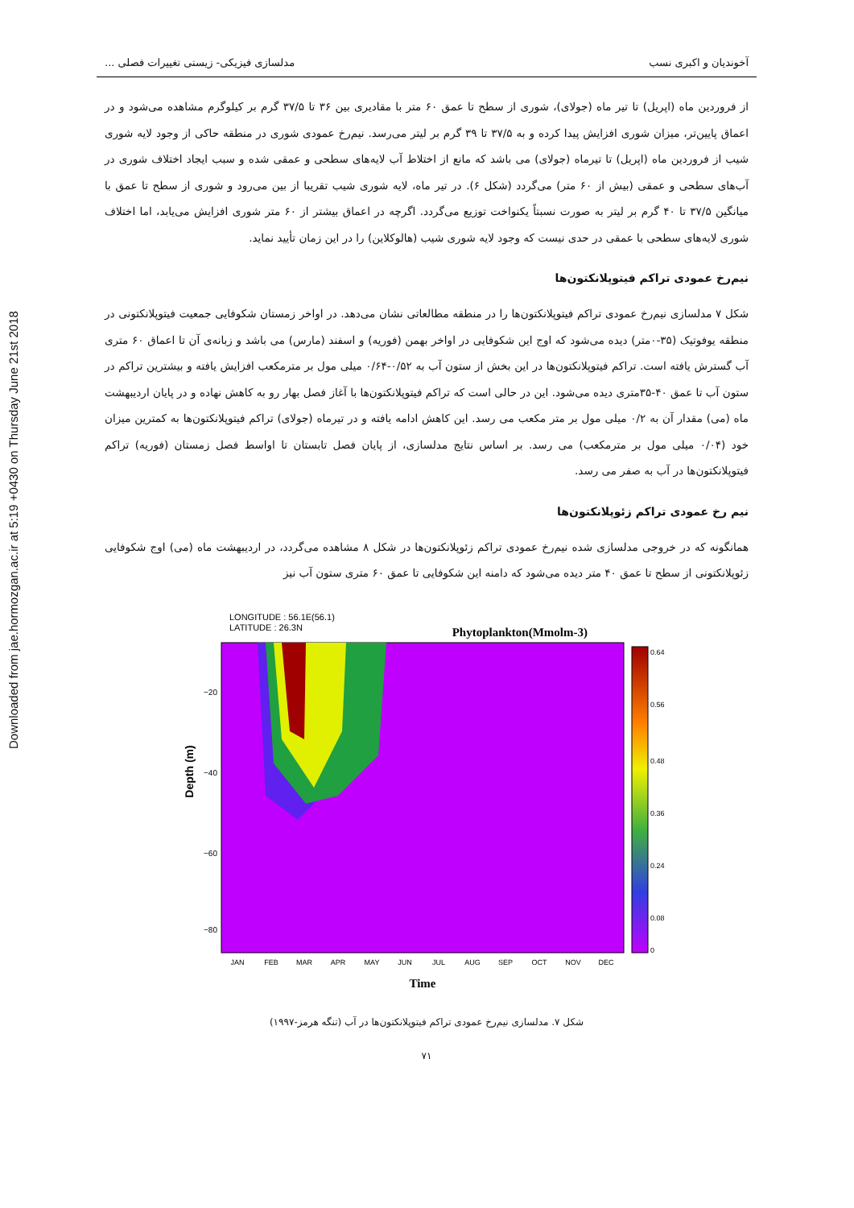Downloaded from jae.hormozgan.ac.ir at 5:19 +0430 on Thursday June 21st 2018
آخوندیان و اکبری نسب مدلسازی فیزیکی- زیستی تغییرات فصلی ...
از فروردین ماه (اپریل) تا تیر ماه (جولای)، شوری از سطح تا عمق ۶۰ متر با مقادیری بین ۳۶ تا ۳۷/۵ گرم بر کیلوگرم مشاهده می‌شود و در اعماق پایین‌تر، میزان شوری افزایش پیدا کرده و به ۳۷/۵ تا ۳۹ گرم بر لیتر می‌رسد. نیم‌رخ عمودی شوری در منطقه حاکی از وجود لایه شوری شیب از فروردین ماه (اپریل) تا تیرماه (جولای) می باشد که مانع از اختلاط آب لایه‌های سطحی و عمقی شده و سبب ایجاد اختلاف شوری در آب‌های سطحی و عمقی (بیش از ۶۰ متر) می‌گردد (شکل ۶). در تیر ماه، لایه شوری شیب تقریبا از بین می‌رود و شوری از سطح تا عمق با میانگین ۳۷/۵ تا ۴۰ گرم بر لیتر به صورت نسبتاً یکنواخت توزیع می‌گردد. اگرچه در اعماق بیشتر از ۶۰ متر شوری افزایش می‌یابد، اما اختلاف شوری لایه‌های سطحی با عمقی در حدی نیست که وجود لایه شوری شیب (هالوکلاین) را در این زمان تأیید نماید.
نیم‌رخ عمودی تراکم فیتوپلانکتون‌ها
شکل ۷ مدلسازی نیم‌رخ عمودی تراکم فیتوپلانکتون‌ها را در منطقه مطالعاتی نشان می‌دهد. در اواخر زمستان شکوفایی جمعیت فیتوپلانکتونی در منطقه یوفوتیک (۳۵-۰متر) دیده می‌شود که اوج این شکوفایی در اواخر بهمن (فوریه) و اسفند (مارس) می باشد و زبانه‌ی آن تا اعماق ۶۰ متری آب گسترش یافته است. تراکم فیتوپلانکتون‌ها در این بخش از ستون آب به ۰/۵۲-۰/۶۴ میلی مول بر مترمکعب افزایش یافته و بیشترین تراکم در ستون آب تا عمق ۴۰-۳۵متری دیده می‌شود. این در حالی است که تراکم فیتوپلانکتون‌ها با آغاز فصل بهار رو به کاهش نهاده و در پایان اردیبهشت ماه (می) مقدار آن به ۰/۲ میلی مول بر متر مکعب می رسد. این کاهش ادامه یافته و در تیرماه (جولای) تراکم فیتوپلانکتون‌ها به کمترین میزان خود (۰/۰۴ میلی مول بر مترمکعب) می رسد. بر اساس نتایج مدلسازی، از پایان فصل تابستان تا اواسط فصل زمستان (فوریه) تراکم فیتوپلانکتون‌ها در آب به صفر می رسد.
نیم رخ عمودی تراکم زئوپلانکتون‌ها
همانگونه که در خروجی مدلسازی شده نیم‌رخ عمودی تراکم زئوپلانکتون‌ها در شکل ۸ مشاهده می‌گردد، در اردیبهشت ماه (می) اوج شکوفایی زئوپلانکتونی از سطح تا عمق ۴۰ متر دیده می‌شود که دامنه این شکوفایی تا عمق ۶۰ متری ستون آب نیز
LONGITUDE : 56.1E(56.1)
LATITUDE : 26.3N
Phytoplankton(Mmolm-3)
Depth (m)
−20
−40
−60
−80
JAN
FEB
MAR
APR
MAY
JUN
JUL
AUG
SEP
OCT
NOV
DEC
Time
0.64
0.56
0.48
0.36
0.24
0.08
0
شکل ۷. مدلسازی نیم‌رخ عمودی تراکم فیتوپلانکتون‌ها در آب (تنگه هرمز-۱۹۹۷)
۷۱